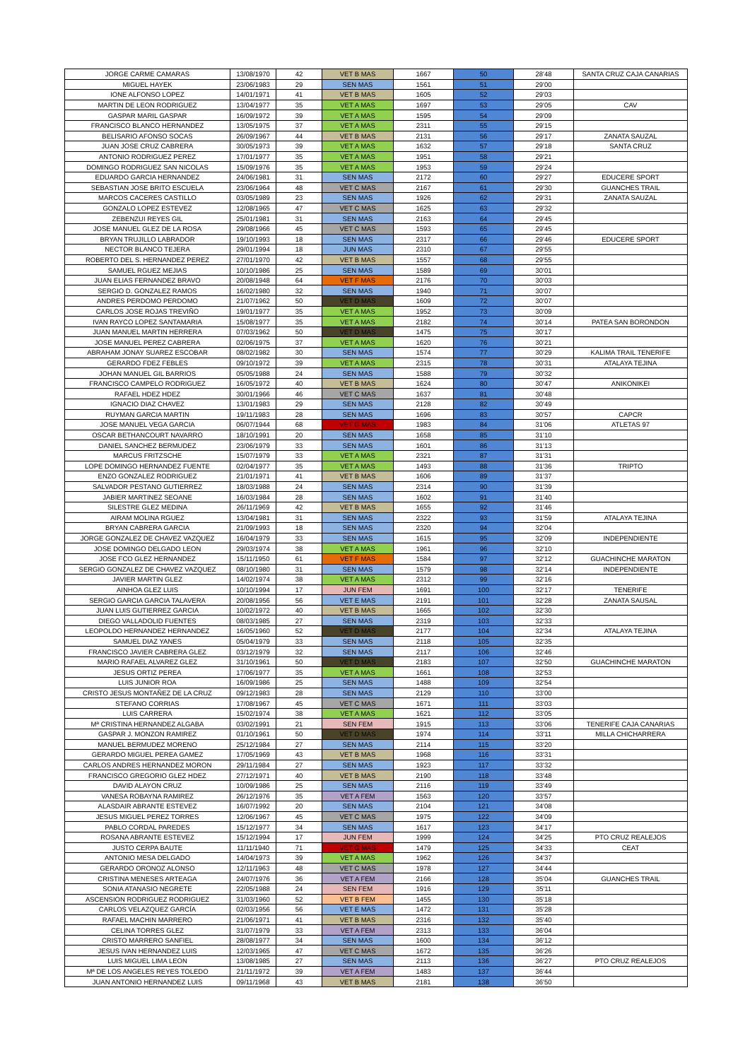| JORGE CARME CAMARAS | 13/08/1970 | 42 | VET B MAS | 1667 | 50 | 28'48 | SANTA CRUZ CAJA CANARIAS |
| MIGUEL HAYEK | 23/06/1983 | 29 | SEN MAS | 1561 | 51 | 29'00 | |
| IONE ALFONSO LOPEZ | 14/01/1971 | 41 | VET B MAS | 1605 | 52 | 29'03 | |
| MARTIN DE LEON RODRIGUEZ | 13/04/1977 | 35 | VET A MAS | 1697 | 53 | 29'05 | CAV |
| GASPAR MARIL GASPAR | 16/09/1972 | 39 | VET A MAS | 1595 | 54 | 29'09 | |
| FRANCISCO BLANCO HERNANDEZ | 13/05/1975 | 37 | VET A MAS | 2311 | 55 | 29'15 | |
| BELISARIO AFONSO SOCAS | 26/09/1967 | 44 | VET B MAS | 2131 | 56 | 29'17 | ZANATA SAUZAL |
| JUAN JOSE CRUZ CABRERA | 30/05/1973 | 39 | VET A MAS | 1632 | 57 | 29'18 | SANTA CRUZ |
| ANTONIO RODRIGUEZ PEREZ | 17/01/1977 | 35 | VET A MAS | 1951 | 58 | 29'21 | |
| DOMINGO RODRIGUEZ SAN NICOLAS | 15/09/1976 | 35 | VET A MAS | 1953 | 59 | 29'24 | |
| EDUARDO GARCIA HERNANDEZ | 24/06/1981 | 31 | SEN MAS | 2172 | 60 | 29'27 | EDUCERE SPORT |
| SEBASTIAN JOSE BRITO ESCUELA | 23/06/1964 | 48 | VET C MAS | 2167 | 61 | 29'30 | GUANCHES TRAIL |
| MARCOS CACERES CASTILLO | 03/05/1989 | 23 | SEN MAS | 1926 | 62 | 29'31 | ZANATA SAUZAL |
| GONZALO LOPEZ ESTEVEZ | 12/08/1965 | 47 | VET C MAS | 1625 | 63 | 29'32 | |
| ZEBENZUI REYES GIL | 25/01/1981 | 31 | SEN MAS | 2163 | 64 | 29'45 | |
| JOSE MANUEL GLEZ DE LA ROSA | 29/08/1966 | 45 | VET C MAS | 1593 | 65 | 29'45 | |
| BRYAN TRUJILLO LABRADOR | 19/10/1993 | 18 | SEN MAS | 2317 | 66 | 29'46 | EDUCERE SPORT |
| NECTOR BLANCO TEJERA | 29/01/1994 | 18 | JUN MAS | 2310 | 67 | 29'55 | |
| ROBERTO DEL S. HERNANDEZ PEREZ | 27/01/1970 | 42 | VET B MAS | 1557 | 68 | 29'55 | |
| SAMUEL RGUEZ MEJIAS | 10/10/1986 | 25 | SEN MAS | 1589 | 69 | 30'01 | |
| JUAN ELIAS FERNANDEZ BRAVO | 20/08/1948 | 64 | VET F MAS | 2176 | 70 | 30'03 | |
| SERGIO D. GONZALEZ RAMOS | 16/02/1980 | 32 | SEN MAS | 1940 | 71 | 30'07 | |
| ANDRES PERDOMO PERDOMO | 21/07/1962 | 50 | VET D MAS | 1609 | 72 | 30'07 | |
| CARLOS JOSE ROJAS TREVIÑO | 19/01/1977 | 35 | VET A MAS | 1952 | 73 | 30'09 | |
| IVAN RAYCO LOPEZ SANTAMARIA | 15/08/1977 | 35 | VET A MAS | 2182 | 74 | 30'14 | PATEA SAN BORONDON |
| JUAN MANUEL MARTIN HERRERA | 07/03/1962 | 50 | VET D MAS | 1475 | 75 | 30'17 | |
| JOSE MANUEL PEREZ CABRERA | 02/06/1975 | 37 | VET A MAS | 1620 | 76 | 30'21 | |
| ABRAHAM JONAY SUAREZ ESCOBAR | 08/02/1982 | 30 | SEN MAS | 1574 | 77 | 30'29 | KALIMA TRAIL TENERIFE |
| GERARDO FDEZ FEBLES | 09/10/1972 | 39 | VET A MAS | 2315 | 78 | 30'31 | ATALAYA TEJINA |
| JOHAN MANUEL GIL BARRIOS | 05/05/1988 | 24 | SEN MAS | 1588 | 79 | 30'32 | |
| FRANCISCO CAMPELO RODRIGUEZ | 16/05/1972 | 40 | VET B MAS | 1624 | 80 | 30'47 | ANIKONIKEI |
| RAFAEL HDEZ HDEZ | 30/01/1966 | 46 | VET C MAS | 1637 | 81 | 30'48 | |
| IGNACIO DIAZ CHAVEZ | 13/01/1983 | 29 | SEN MAS | 2128 | 82 | 30'49 | |
| RUYMAN GARCIA MARTIN | 19/11/1983 | 28 | SEN MAS | 1696 | 83 | 30'57 | CAPCR |
| JOSE MANUEL VEGA GARCIA | 06/07/1944 | 68 | VET G MAS | 1983 | 84 | 31'06 | ATLETAS 97 |
| OSCAR BETHANCOURT NAVARRO | 18/10/1991 | 20 | SEN MAS | 1658 | 85 | 31'10 | |
| DANIEL SANCHEZ BERMUDEZ | 23/06/1979 | 33 | SEN MAS | 1601 | 86 | 31'13 | |
| MARCUS FRITZSCHE | 15/07/1979 | 33 | VET A MAS | 2321 | 87 | 31'31 | |
| LOPE DOMINGO HERNANDEZ FUENTE | 02/04/1977 | 35 | VET A MAS | 1493 | 88 | 31'36 | TRIPTO |
| ENZO GONZALEZ RODRIGUEZ | 21/01/1971 | 41 | VET B MAS | 1606 | 89 | 31'37 | |
| SALVADOR PESTANO GUTIERREZ | 18/03/1988 | 24 | SEN MAS | 2314 | 90 | 31'39 | |
| JABIER MARTINEZ SEOANE | 16/03/1984 | 28 | SEN MAS | 1602 | 91 | 31'40 | |
| SILESTRE GLEZ MEDINA | 26/11/1969 | 42 | VET B MAS | 1655 | 92 | 31'46 | |
| AIRAM MOLINA RGUEZ | 13/04/1981 | 31 | SEN MAS | 2322 | 93 | 31'59 | ATALAYA TEJINA |
| BRYAN CABRERA GARCIA | 21/09/1993 | 18 | SEN MAS | 2320 | 94 | 32'04 | |
| JORGE GONZALEZ DE CHAVEZ VAZQUEZ | 16/04/1979 | 33 | SEN MAS | 1615 | 95 | 32'09 | INDEPENDIENTE |
| JOSE DOMINGO DELGADO LEON | 29/03/1974 | 38 | VET A MAS | 1961 | 96 | 32'10 | |
| JOSE FCO GLEZ HERNANDEZ | 15/11/1950 | 61 | VET F MAS | 1584 | 97 | 32'12 | GUACHINCHE MARATON |
| SERGIO GONZALEZ DE CHAVEZ VAZQUEZ | 08/10/1980 | 31 | SEN MAS | 1579 | 98 | 32'14 | INDEPENDIENTE |
| JAVIER MARTIN GLEZ | 14/02/1974 | 38 | VET A MAS | 2312 | 99 | 32'16 | |
| AINHOA GLEZ LUIS | 10/10/1994 | 17 | JUN FEM | 1691 | 100 | 32'17 | TENERIFE |
| SERGIO GARCIA GARCIA TALAVERA | 20/08/1956 | 56 | VET E MAS | 2191 | 101 | 32'28 | ZANATA SAUSAL |
| JUAN LUIS GUTIERREZ GARCIA | 10/02/1972 | 40 | VET B MAS | 1665 | 102 | 32'30 | |
| DIEGO VALLADOLID FUENTES | 08/03/1985 | 27 | SEN MAS | 2319 | 103 | 32'33 | |
| LEOPOLDO HERNANDEZ HERNANDEZ | 16/05/1960 | 52 | VET D MAS | 2177 | 104 | 32'34 | ATALAYA TEJINA |
| SAMUEL DIAZ YANES | 05/04/1979 | 33 | SEN MAS | 2118 | 105 | 32'35 | |
| FRANCISCO JAVIER CABRERA GLEZ | 03/12/1979 | 32 | SEN MAS | 2117 | 106 | 32'46 | |
| MARIO RAFAEL ALVAREZ GLEZ | 31/10/1961 | 50 | VET D MAS | 2183 | 107 | 32'50 | GUACHINCHE MARATON |
| JESUS ORTIZ PEREA | 17/06/1977 | 35 | VET A MAS | 1661 | 108 | 32'53 | |
| LUIS JUNIOR ROA | 16/09/1986 | 25 | SEN MAS | 1488 | 109 | 32'54 | |
| CRISTO JESUS MONTAÑEZ DE LA CRUZ | 09/12/1983 | 28 | SEN MAS | 2129 | 110 | 33'00 | |
| STEFANO CORRIAS | 17/08/1967 | 45 | VET C MAS | 1671 | 111 | 33'03 | |
| LUIS CARRERA | 15/02/1974 | 38 | VET A MAS | 1621 | 112 | 33'05 | |
| Mª CRISTINA HERNANDEZ ALGABA | 03/02/1991 | 21 | SEN FEM | 1915 | 113 | 33'06 | TENERIFE CAJA CANARIAS |
| GASPAR J. MONZON RAMIREZ | 01/10/1961 | 50 | VET D MAS | 1974 | 114 | 33'11 | MILLA CHICHARRERA |
| MANUEL BERMUDEZ MORENO | 25/12/1984 | 27 | SEN MAS | 2114 | 115 | 33'20 | |
| GERARDO MIGUEL PEREA GAMEZ | 17/05/1969 | 43 | VET B MAS | 1968 | 116 | 33'31 | |
| CARLOS ANDRES HERNANDEZ MORON | 29/11/1984 | 27 | SEN MAS | 1923 | 117 | 33'32 | |
| FRANCISCO GREGORIO GLEZ HDEZ | 27/12/1971 | 40 | VET B MAS | 2190 | 118 | 33'48 | |
| DAVID ALAYON CRUZ | 10/09/1986 | 25 | SEN MAS | 2116 | 119 | 33'49 | |
| VANESA ROBAYNA RAMIREZ | 26/12/1976 | 35 | VET A FEM | 1563 | 120 | 33'57 | |
| ALASDAIR ABRANTE ESTEVEZ | 16/07/1992 | 20 | SEN MAS | 2104 | 121 | 34'08 | |
| JESUS MIGUEL PEREZ TORRES | 12/06/1967 | 45 | VET C MAS | 1975 | 122 | 34'09 | |
| PABLO CORDAL PAREDES | 15/12/1977 | 34 | SEN MAS | 1617 | 123 | 34'17 | |
| ROSANA ABRANTE ESTEVEZ | 15/12/1994 | 17 | JUN FEM | 1999 | 124 | 34'25 | PTO CRUZ REALEJOS |
| JUSTO CERPA BAUTE | 11/11/1940 | 71 | VET G MAS | 1479 | 125 | 34'33 | CEAT |
| ANTONIO MESA DELGADO | 14/04/1973 | 39 | VET A MAS | 1962 | 126 | 34'37 | |
| GERARDO ORONOZ ALONSO | 12/11/1963 | 48 | VET C MAS | 1978 | 127 | 34'44 | |
| CRISTINA MENESES ARTEAGA | 24/07/1976 | 36 | VET A FEM | 2166 | 128 | 35'04 | GUANCHES TRAIL |
| SONIA ATANASIO NEGRETE | 22/05/1988 | 24 | SEN FEM | 1916 | 129 | 35'11 | |
| ASCENSION RODRIGUEZ RODRIGUEZ | 31/03/1960 | 52 | VET B FEM | 1455 | 130 | 35'18 | |
| CARLOS VELAZQUEZ GARCÍA | 02/03/1956 | 56 | VET E MAS | 1472 | 131 | 35'28 | |
| RAFAEL MACHIN MARRERO | 21/06/1971 | 41 | VET B MAS | 2316 | 132 | 35'40 | |
| CELINA TORRES GLEZ | 31/07/1979 | 33 | VET A FEM | 2313 | 133 | 36'04 | |
| CRISTO MARRERO SANFIEL | 28/08/1977 | 34 | SEN MAS | 1600 | 134 | 36'12 | |
| JESUS IVAN HERNANDEZ LUIS | 12/03/1965 | 47 | VET C MAS | 1672 | 135 | 36'26 | |
| LUIS MIGUEL LIMA LEON | 13/08/1985 | 27 | SEN MAS | 2113 | 136 | 36'27 | PTO CRUZ REALEJOS |
| Mª DE LOS ANGELES REYES TOLEDO | 21/11/1972 | 39 | VET A FEM | 1483 | 137 | 36'44 | |
| JUAN ANTONIO HERNANDEZ LUIS | 09/11/1968 | 43 | VET B MAS | 2181 | 138 | 36'50 | |